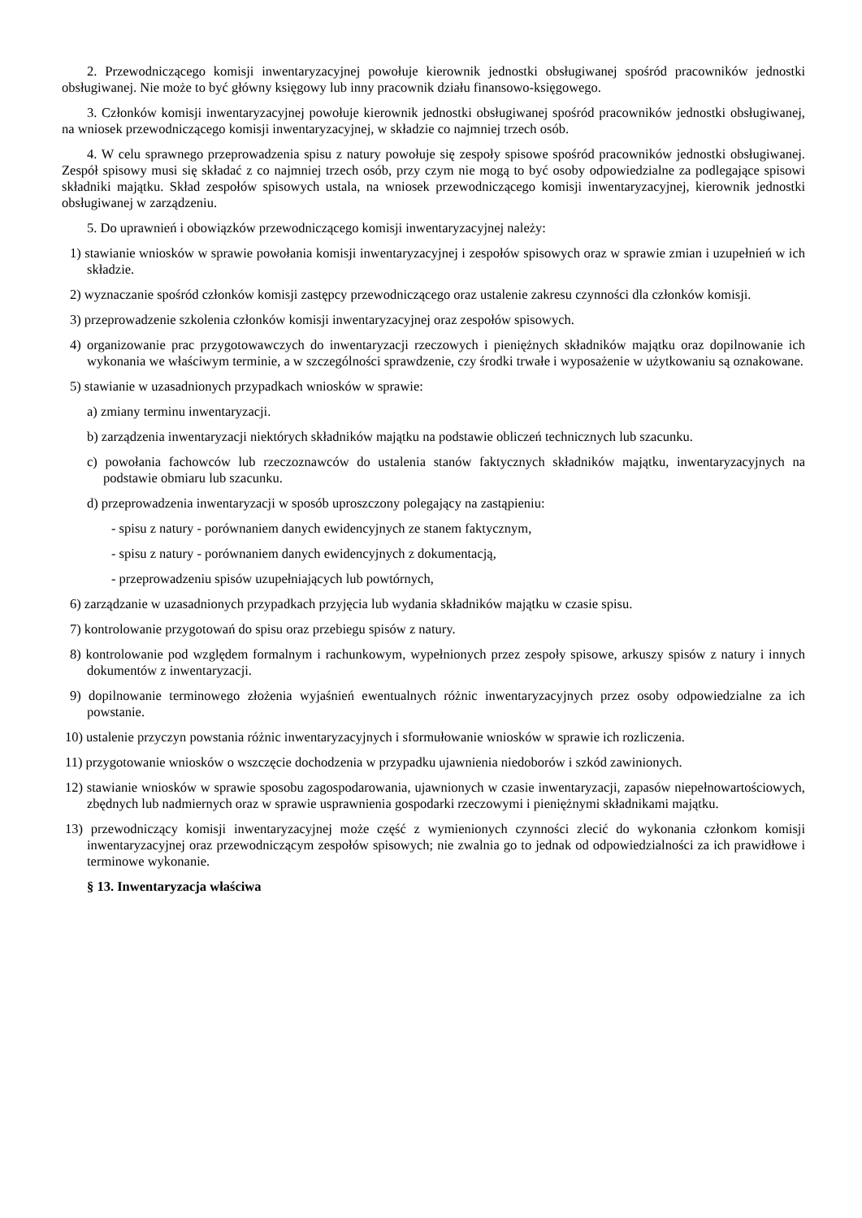2. Przewodniczącego komisji inwentaryzacyjnej powołuje kierownik jednostki obsługiwanej spośród pracowników jednostki obsługiwanej. Nie może to być główny księgowy lub inny pracownik działu finansowo-księgowego.
3. Członków komisji inwentaryzacyjnej powołuje kierownik jednostki obsługiwanej spośród pracowników jednostki obsługiwanej, na wniosek przewodniczącego komisji inwentaryzacyjnej, w składzie co najmniej trzech osób.
4. W celu sprawnego przeprowadzenia spisu z natury powołuje się zespoły spisowe spośród pracowników jednostki obsługiwanej. Zespół spisowy musi się składać z co najmniej trzech osób, przy czym nie mogą to być osoby odpowiedzialne za podlegające spisowi składniki majątku. Skład zespołów spisowych ustala, na wniosek przewodniczącego komisji inwentaryzacyjnej, kierownik jednostki obsługiwanej w zarządzeniu.
5. Do uprawnień i obowiązków przewodniczącego komisji inwentaryzacyjnej należy:
1) stawianie wniosków w sprawie powołania komisji inwentaryzacyjnej i zespołów spisowych oraz w sprawie zmian i uzupełnień w ich składzie.
2) wyznaczanie spośród członków komisji zastępcy przewodniczącego oraz ustalenie zakresu czynności dla członków komisji.
3) przeprowadzenie szkolenia członków komisji inwentaryzacyjnej oraz zespołów spisowych.
4) organizowanie prac przygotowawczych do inwentaryzacji rzeczowych i pieniężnych składników majątku oraz dopilnowanie ich wykonania we właściwym terminie, a w szczególności sprawdzenie, czy środki trwałe i wyposażenie w użytkowaniu są oznakowane.
5) stawianie w uzasadnionych przypadkach wniosków w sprawie:
a) zmiany terminu inwentaryzacji.
b) zarządzenia inwentaryzacji niektórych składników majątku na podstawie obliczeń technicznych lub szacunku.
c) powołania fachowców lub rzeczoznawców do ustalenia stanów faktycznych składników majątku, inwentaryzacyjnych na podstawie obmiaru lub szacunku.
d) przeprowadzenia inwentaryzacji w sposób uproszczony polegający na zastąpieniu:
- spisu z natury - porównaniem danych ewidencyjnych ze stanem faktycznym,
- spisu z natury - porównaniem danych ewidencyjnych z dokumentacją,
- przeprowadzeniu spisów uzupełniających lub powtórnych,
6) zarządzanie w uzasadnionych przypadkach przyjęcia lub wydania składników majątku w czasie spisu.
7) kontrolowanie przygotowań do spisu oraz przebiegu spisów z natury.
8) kontrolowanie pod względem formalnym i rachunkowym, wypełnionych przez zespoły spisowe, arkuszy spisów z natury i innych dokumentów z inwentaryzacji.
9) dopilnowanie terminowego złożenia wyjaśnień ewentualnych różnic inwentaryzacyjnych przez osoby odpowiedzialne za ich powstanie.
10) ustalenie przyczyn powstania różnic inwentaryzacyjnych i sformułowanie wniosków w sprawie ich rozliczenia.
11) przygotowanie wniosków o wszczęcie dochodzenia w przypadku ujawnienia niedoborów i szkód zawinionych.
12) stawianie wniosków w sprawie sposobu zagospodarowania, ujawnionych w czasie inwentaryzacji, zapasów niepełnowartościowych, zbędnych lub nadmiernych oraz w sprawie usprawnienia gospodarki rzeczowymi i pieniężnymi składnikami majątku.
13) przewodniczący komisji inwentaryzacyjnej może część z wymienionych czynności zlecić do wykonania członkom komisji inwentaryzacyjnej oraz przewodniczącym zespołów spisowych; nie zwalnia go to jednak od odpowiedzialności za ich prawidłowe i terminowe wykonanie.
§ 13. Inwentaryzacja właściwa